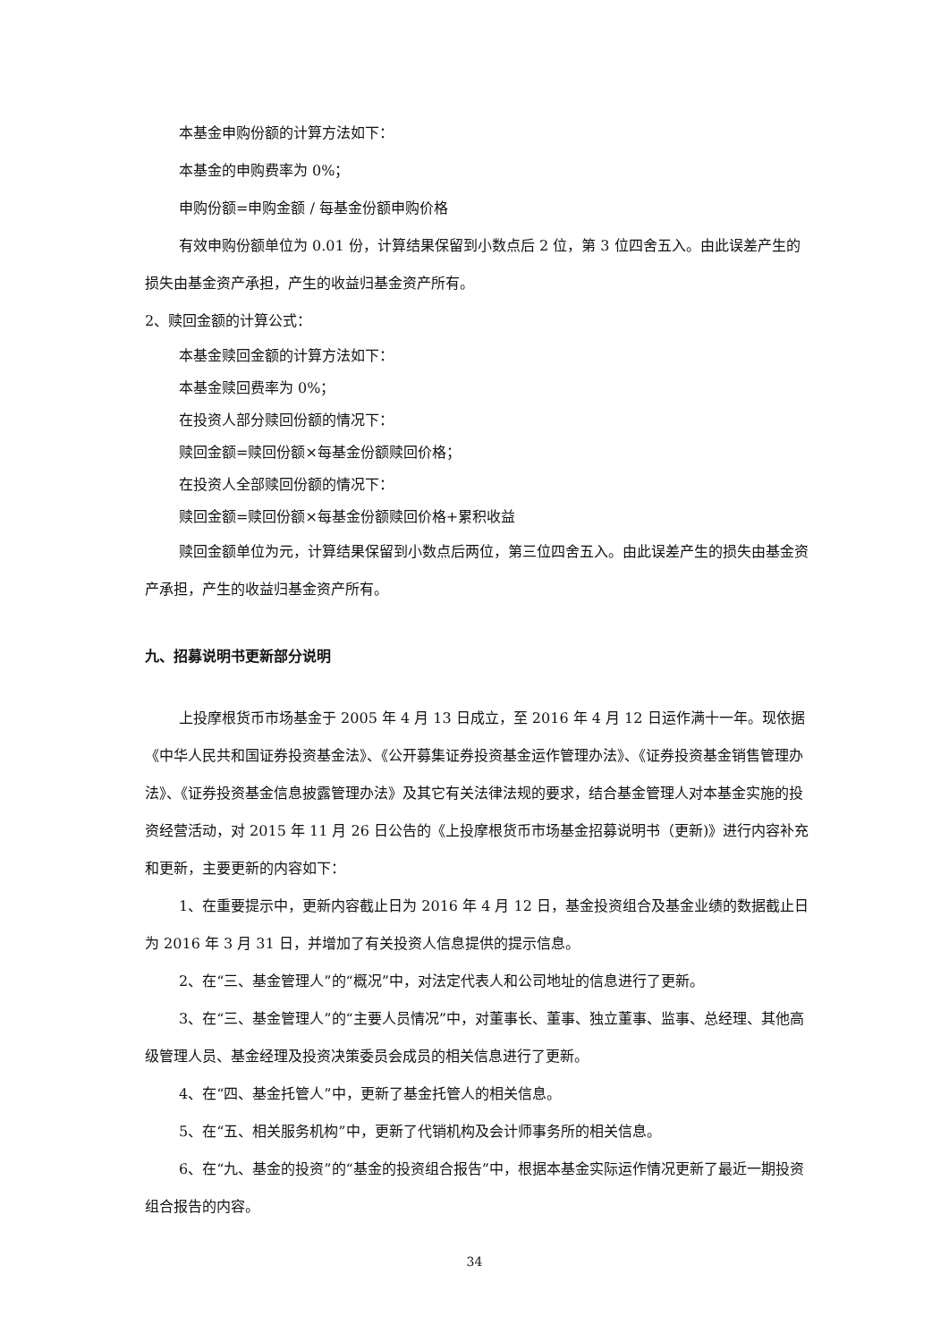本基金申购份额的计算方法如下：
本基金的申购费率为 0%；
申购份额=申购金额 / 每基金份额申购价格
有效申购份额单位为 0.01 份，计算结果保留到小数点后 2 位，第 3 位四舍五入。由此误差产生的损失由基金资产承担，产生的收益归基金资产所有。
2、赎回金额的计算公式：
本基金赎回金额的计算方法如下：
本基金赎回费率为 0%；
在投资人部分赎回份额的情况下：
赎回金额=赎回份额×每基金份额赎回价格；
在投资人全部赎回份额的情况下：
赎回金额=赎回份额×每基金份额赎回价格+累积收益
赎回金额单位为元，计算结果保留到小数点后两位，第三位四舍五入。由此误差产生的损失由基金资产承担，产生的收益归基金资产所有。
九、招募说明书更新部分说明
上投摩根货币市场基金于 2005 年 4 月 13 日成立，至 2016 年 4 月 12 日运作满十一年。现依据《中华人民共和国证券投资基金法》、《公开募集证券投资基金运作管理办法》、《证券投资基金销售管理办法》、《证券投资基金信息披露管理办法》及其它有关法律法规的要求，结合基金管理人对本基金实施的投资经营活动，对 2015 年 11 月 26 日公告的《上投摩根货币市场基金招募说明书（更新)》进行内容补充和更新，主要更新的内容如下：
1、在重要提示中，更新内容截止日为 2016 年 4 月 12 日，基金投资组合及基金业绩的数据截止日为 2016 年 3 月 31 日，并增加了有关投资人信息提供的提示信息。
2、在“三、基金管理人”的“概况”中，对法定代表人和公司地址的信息进行了更新。
3、在“三、基金管理人”的“主要人员情况”中，对董事长、董事、独立董事、监事、总经理、其他高级管理人员、基金经理及投资决策委员会成员的相关信息进行了更新。
4、在“四、基金托管人”中，更新了基金托管人的相关信息。
5、在“五、相关服务机构”中，更新了代销机构及会计师事务所的相关信息。
6、在“九、基金的投资”的“基金的投资组合报告”中，根据本基金实际运作情况更新了最近一期投资组合报告的内容。
34